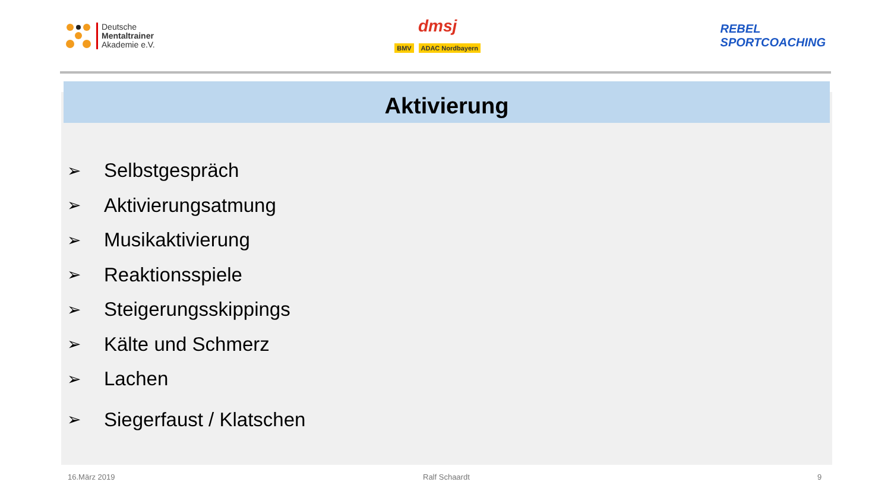Deutsche
Mentaltrainer
Akademie e.V.
dmsj
BMV ADAC Nordbayern
REBEL
SPORTCOACHING
Aktivierung
➢ Selbstgespräch
➢ Aktivierungsatmung
➢ Musikaktivierung
➢ Reaktionsspiele
➢ Steigerungsskippings
➢ Kälte und Schmerz
➢ Lachen
➢ Siegerfaust / Klatschen
16.März 2019 Ralf Schaardt 9